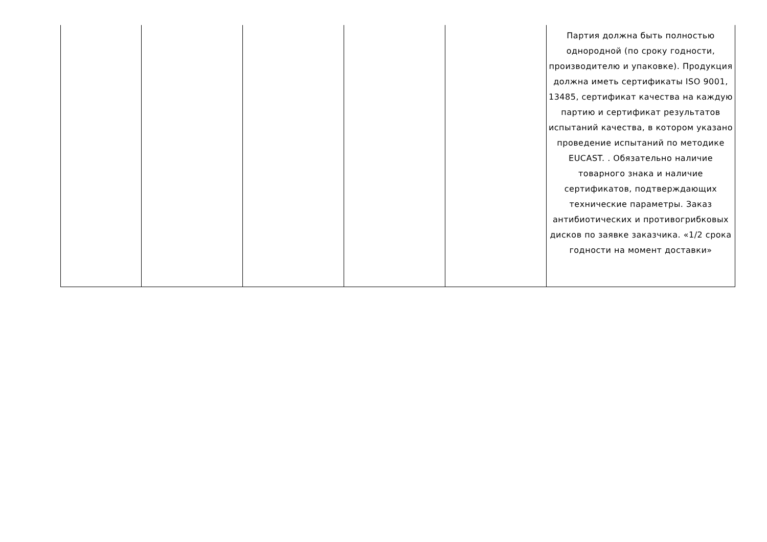| | | | | | Партия должна быть полностью однородной (по сроку годности, производителю и упаковке). Продукция должна иметь сертификаты ISO 9001, 13485, сертификат качества на каждую партию и сертификат результатов испытаний качества, в котором указано проведение испытаний по методике EUCAST. . Обязательно наличие товарного знака и наличие сертификатов, подтверждающих технические параметры. Заказ антибиотических и противогрибковых дисков по заявке заказчика. «1/2 срока годности на момент доставки» |